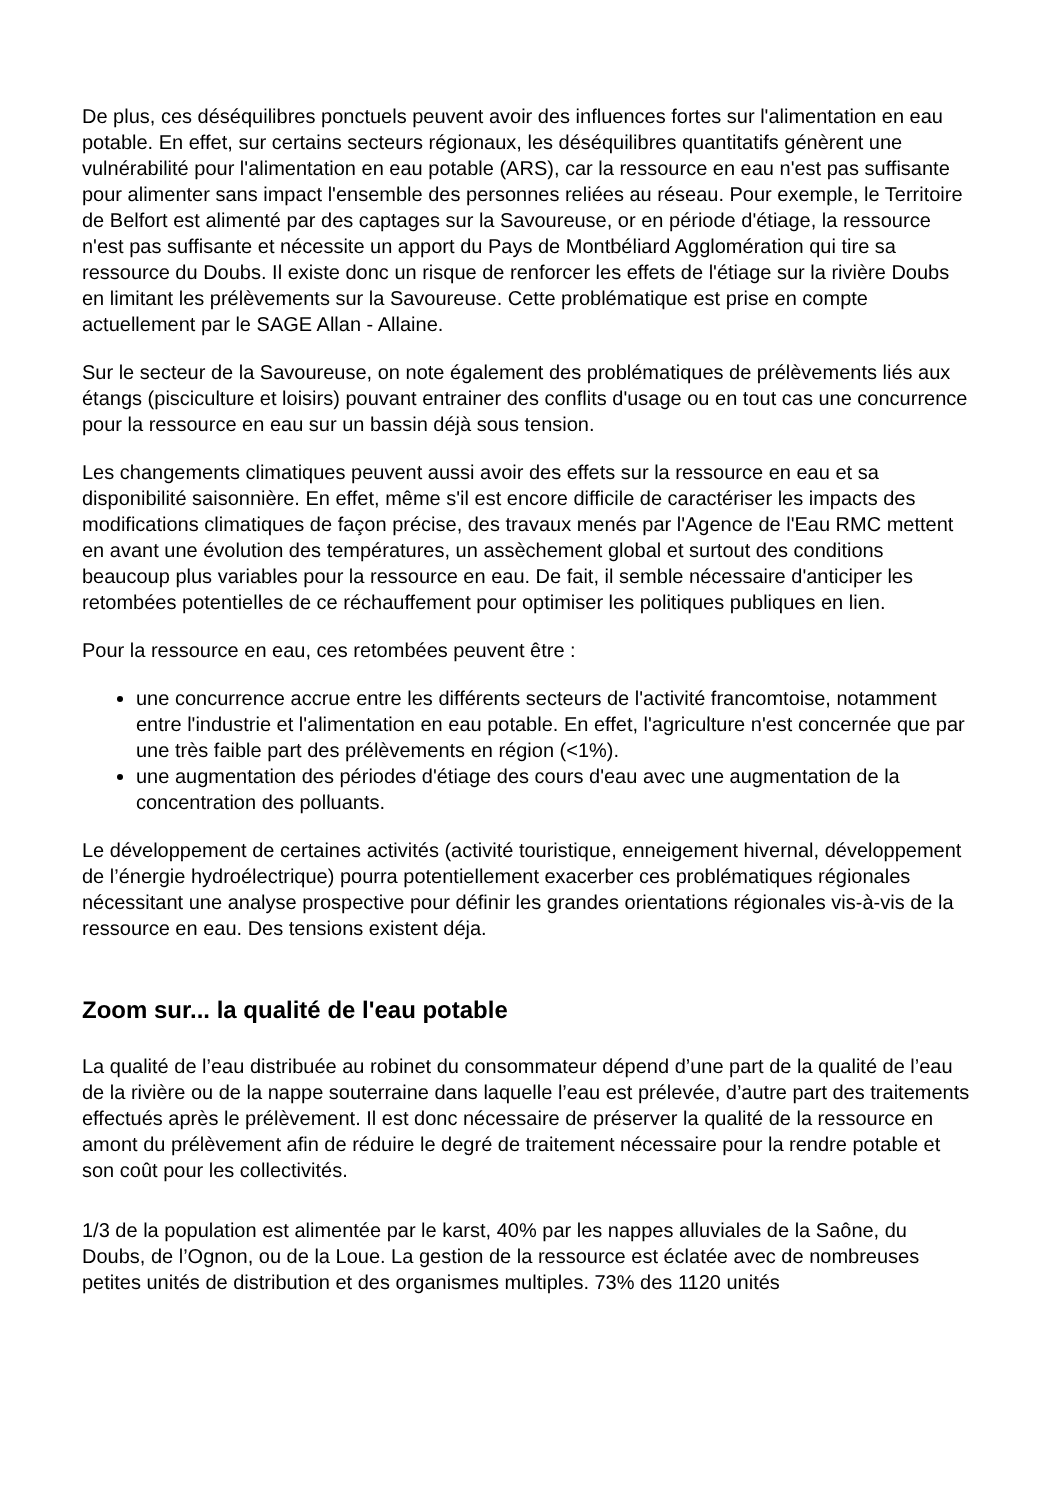De plus, ces déséquilibres ponctuels peuvent avoir des influences fortes sur l'alimentation en eau potable. En effet, sur certains secteurs régionaux, les déséquilibres quantitatifs génèrent une vulnérabilité pour l'alimentation en eau potable (ARS), car la ressource en eau n'est pas suffisante pour alimenter sans impact l'ensemble des personnes reliées au réseau. Pour exemple, le Territoire de Belfort est alimenté par des captages sur la Savoureuse, or en période d'étiage, la ressource n'est pas suffisante et nécessite un apport du Pays de Montbéliard Agglomération qui tire sa ressource du Doubs. Il existe donc un risque de renforcer les effets de l'étiage sur la rivière Doubs en limitant les prélèvements sur la Savoureuse. Cette problématique est prise en compte actuellement par le SAGE Allan - Allaine.
Sur le secteur de la Savoureuse, on note également des problématiques de prélèvements liés aux étangs (pisciculture et loisirs) pouvant entrainer des conflits d'usage ou en tout cas une concurrence pour la ressource en eau sur un bassin déjà sous tension.
Les changements climatiques peuvent aussi avoir des effets sur la ressource en eau et sa disponibilité saisonnière. En effet, même s'il est encore difficile de caractériser les impacts des modifications climatiques de façon précise, des travaux menés par l'Agence de l'Eau RMC mettent en avant une évolution des températures, un assèchement global et surtout des conditions beaucoup plus variables pour la ressource en eau. De fait, il semble nécessaire d'anticiper les retombées potentielles de ce réchauffement pour optimiser les politiques publiques en lien.
Pour la ressource en eau, ces retombées peuvent être :
une concurrence accrue entre les différents secteurs de l'activité francomtoise, notamment entre l'industrie et l'alimentation en eau potable. En effet, l'agriculture n'est concernée que par une très faible part des prélèvements en région (<1%).
une augmentation des périodes d'étiage des cours d'eau avec une augmentation de la concentration des polluants.
Le développement de certaines activités (activité touristique, enneigement hivernal, développement de l’énergie hydroélectrique) pourra potentiellement exacerber ces problématiques régionales nécessitant une analyse prospective pour définir les grandes orientations régionales vis-à-vis de la ressource en eau. Des tensions existent déja.
Zoom sur... la qualité de l'eau potable
La qualité de l’eau distribuée au robinet du consommateur dépend d’une part de la qualité de l’eau de la rivière ou de la nappe souterraine dans laquelle l’eau est prélevée, d’autre part des traitements effectués après le prélèvement. Il est donc nécessaire de préserver la qualité de la ressource en amont du prélèvement afin de réduire le degré de traitement nécessaire pour la rendre potable et son coût pour les collectivités.
1/3 de la population est alimentée par le karst, 40% par les nappes alluviales de la Saône, du Doubs, de l’Ognon, ou de la Loue. La gestion de la ressource est éclatée avec de nombreuses petites unités de distribution et des organismes multiples. 73% des 1120 unités